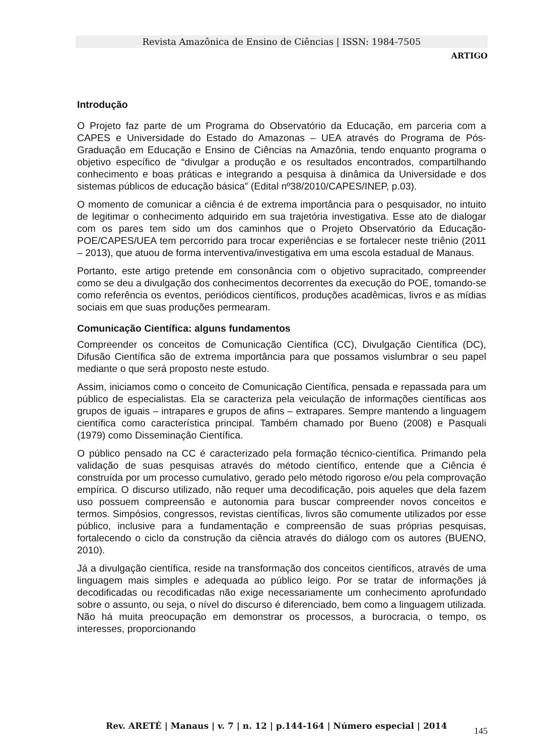Revista Amazônica de Ensino de Ciências | ISSN: 1984-7505
ARTIGO
Introdução
O Projeto faz parte de um Programa do Observatório da Educação, em parceria com a CAPES e Universidade do Estado do Amazonas – UEA através do Programa de Pós-Graduação em Educação e Ensino de Ciências na Amazônia, tendo enquanto programa o objetivo específico de “divulgar a produção e os resultados encontrados, compartilhando conhecimento e boas práticas e integrando a pesquisa à dinâmica da Universidade e dos sistemas públicos de educação básica” (Edital nº38/2010/CAPES/INEP, p.03).
O momento de comunicar a ciência é de extrema importância para o pesquisador, no intuito de legitimar o conhecimento adquirido em sua trajetória investigativa. Esse ato de dialogar com os pares tem sido um dos caminhos que o Projeto Observatório da Educação-POE/CAPES/UEA tem percorrido para trocar experiências e se fortalecer neste triênio (2011 – 2013), que atuou de forma interventiva/investigativa em uma escola estadual de Manaus.
Portanto, este artigo pretende em consonância com o objetivo supracitado, compreender como se deu a divulgação dos conhecimentos decorrentes da execução do POE, tomando-se como referência os eventos, periódicos científicos, produções acadêmicas, livros e as mídias sociais em que suas produções permearam.
Comunicação Científica: alguns fundamentos
Compreender os conceitos de Comunicação Científica (CC), Divulgação Científica (DC), Difusão Científica são de extrema importância para que possamos vislumbrar o seu papel mediante o que será proposto neste estudo.
Assim, iniciamos como o conceito de Comunicação Científica, pensada e repassada para um público de especialistas. Ela se caracteriza pela veiculação de informações científicas aos grupos de iguais – intrapares e grupos de afins – extrapares. Sempre mantendo a linguagem científica como característica principal. Também chamado por Bueno (2008) e Pasquali (1979) como Disseminação Científica.
O público pensado na CC é caracterizado pela formação técnico-científica. Primando pela validação de suas pesquisas através do método científico, entende que a Ciência é construída por um processo cumulativo, gerado pelo método rigoroso e/ou pela comprovação empírica. O discurso utilizado, não requer uma decodificação, pois aqueles que dela fazem uso possuem compreensão e autonomia para buscar compreender novos conceitos e termos. Simpósios, congressos, revistas científicas, livros são comumente utilizados por esse público, inclusive para a fundamentação e compreensão de suas próprias pesquisas, fortalecendo o ciclo da construção da ciência através do diálogo com os autores (BUENO, 2010).
Já a divulgação científica, reside na transformação dos conceitos científicos, através de uma linguagem mais simples e adequada ao público leigo. Por se tratar de informações já decodificadas ou recodificadas não exige necessariamente um conhecimento aprofundado sobre o assunto, ou seja, o nível do discurso é diferenciado, bem como a linguagem utilizada. Não há muita preocupação em demonstrar os processos, a burocracia, o tempo, os interesses, proporcionando
Rev. ARETÉ | Manaus | v. 7 | n. 12 | p.144-164 | Número especial | 2014 145